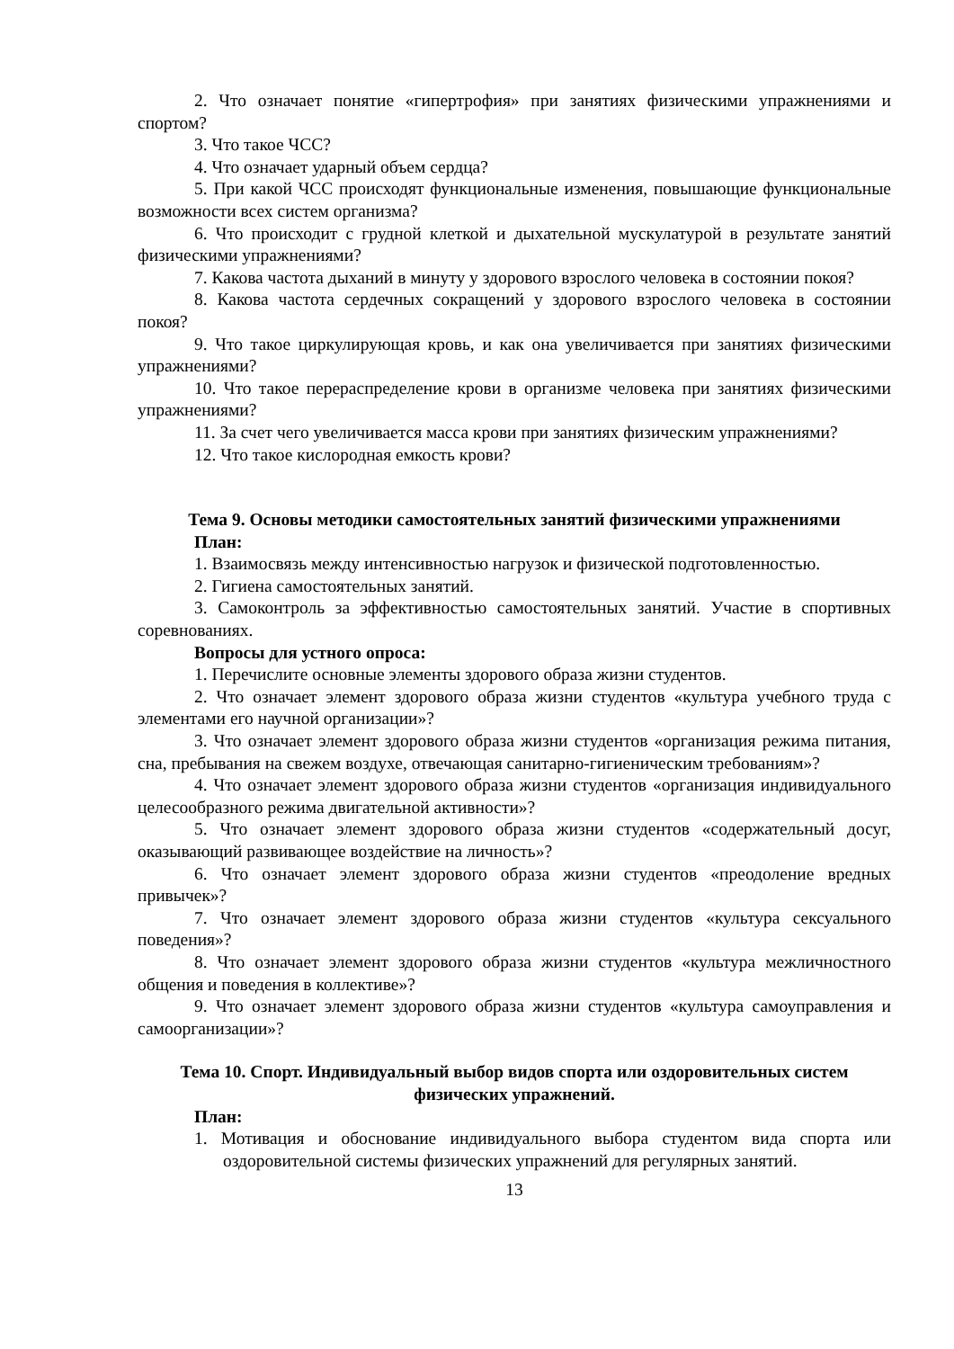2. Что означает понятие «гипертрофия» при занятиях физическими упражнениями и спортом?
3. Что такое ЧСС?
4. Что означает ударный объем сердца?
5. При какой ЧСС происходят функциональные изменения, повышающие функциональные возможности всех систем организма?
6. Что происходит с грудной клеткой и дыхательной мускулатурой в результате занятий физическими упражнениями?
7. Какова частота дыханий в минуту у здорового взрослого человека в состоянии покоя?
8. Какова частота сердечных сокращений у здорового взрослого человека в состоянии покоя?
9. Что такое циркулирующая кровь, и как она увеличивается при занятиях физическими упражнениями?
10. Что такое перераспределение крови в организме человека при занятиях физическими упражнениями?
11. За счет чего увеличивается масса крови при занятиях физическим упражнениями?
12. Что такое кислородная емкость крови?
Тема 9. Основы методики самостоятельных занятий физическими упражнениями
План:
1. Взаимосвязь между интенсивностью нагрузок и физической подготовленностью.
2. Гигиена самостоятельных занятий.
3. Самоконтроль за эффективностью самостоятельных занятий. Участие в спортивных соревнованиях.
Вопросы для устного опроса:
1. Перечислите основные элементы здорового образа жизни студентов.
2. Что означает элемент здорового образа жизни студентов «культура учебного труда с элементами его научной организации»?
3. Что означает элемент здорового образа жизни студентов «организация режима питания, сна, пребывания на свежем воздухе, отвечающая санитарно-гигиеническим требованиям»?
4. Что означает элемент здорового образа жизни студентов «организация индивидуального целесообразного режима двигательной активности»?
5. Что означает элемент здорового образа жизни студентов «содержательный досуг, оказывающий развивающее воздействие на личность»?
6. Что означает элемент здорового образа жизни студентов «преодоление вредных привычек»?
7. Что означает элемент здорового образа жизни студентов «культура сексуального поведения»?
8. Что означает элемент здорового образа жизни студентов «культура межличностного общения и поведения в коллективе»?
9. Что означает элемент здорового образа жизни студентов «культура самоуправления и самоорганизации»?
Тема 10. Спорт. Индивидуальный выбор видов спорта или оздоровительных систем физических упражнений.
План:
1. Мотивация и обоснование индивидуального выбора студентом вида спорта или оздоровительной системы физических упражнений для регулярных занятий.
13